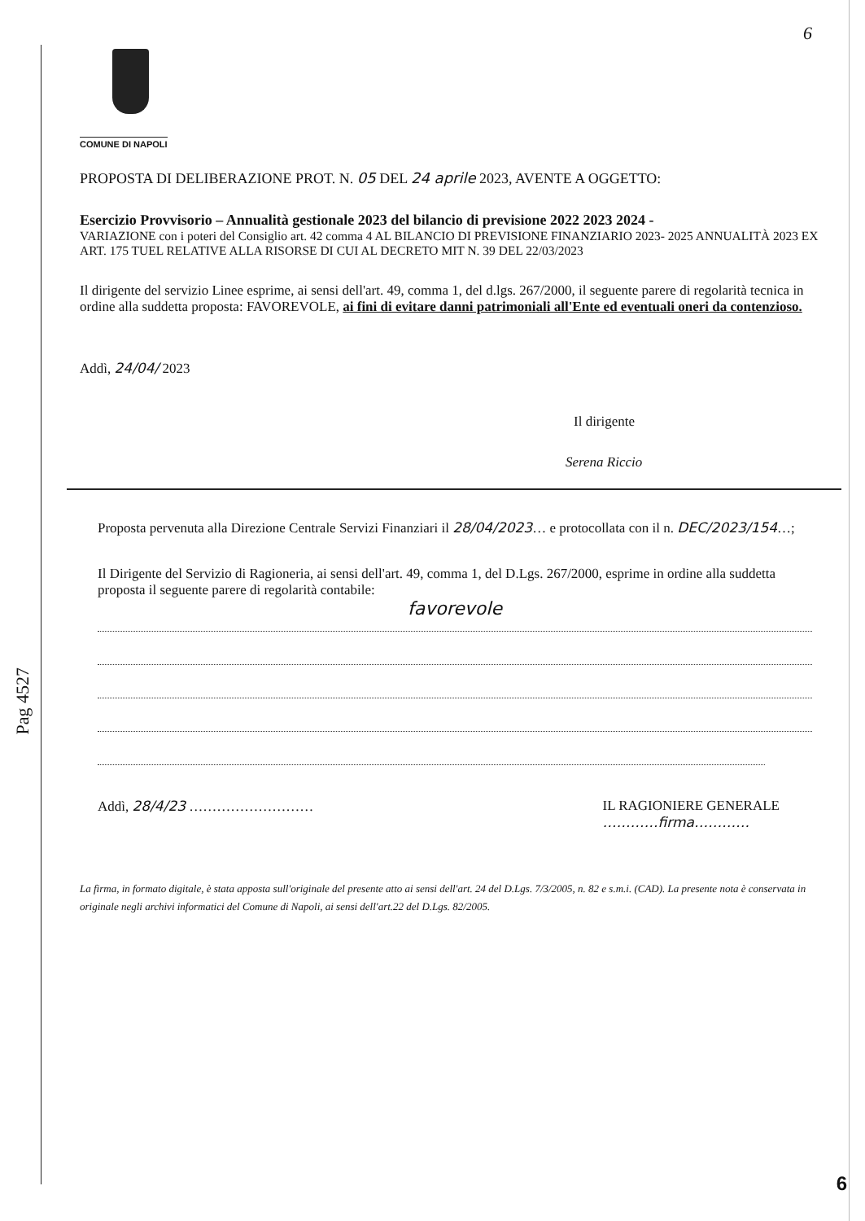6
Pag 4527
COMUNE DI NAPOLI
PROPOSTA DI DELIBERAZIONE PROT. N. 05 DEL 24 aprile 2023, AVENTE A OGGETTO:
Esercizio Provvisorio – Annualità gestionale 2023 del bilancio di previsione 2022 2023 2024 -
VARIAZIONE con i poteri del Consiglio art. 42 comma 4 AL BILANCIO DI PREVISIONE FINANZIARIO 2023- 2025 ANNUALITÀ 2023 EX ART. 175 TUEL RELATIVE ALLA RISORSE DI CUI AL DECRETO MIT N. 39 DEL 22/03/2023
Il dirigente del servizio Linee esprime, ai sensi dell'art. 49, comma 1, del d.lgs. 267/2000, il seguente parere di regolarità tecnica in ordine alla suddetta proposta: FAVOREVOLE, ai fini di evitare danni patrimoniali all'Ente ed eventuali oneri da contenzioso.
Addì, 24/04/ 2023
Il dirigente
Serena Riccio
Proposta pervenuta alla Direzione Centrale Servizi Finanziari il 28/04/2023… e protocollata con il n. DEC/2023/154…;
Il Dirigente del Servizio di Ragioneria, ai sensi dell'art. 49, comma 1, del D.Lgs. 267/2000, esprime in ordine alla suddetta proposta il seguente parere di regolarità contabile:
favorevole
Addì, 28/4/23 ……………………… IL RAGIONIERE GENERALE
…………firma…………
La firma, in formato digitale, è stata apposta sull'originale del presente atto ai sensi dell'art. 24 del D.Lgs. 7/3/2005, n. 82 e s.m.i. (CAD). La presente nota è conservata in originale negli archivi informatici del Comune di Napoli, ai sensi dell'art.22 del D.Lgs. 82/2005.
6